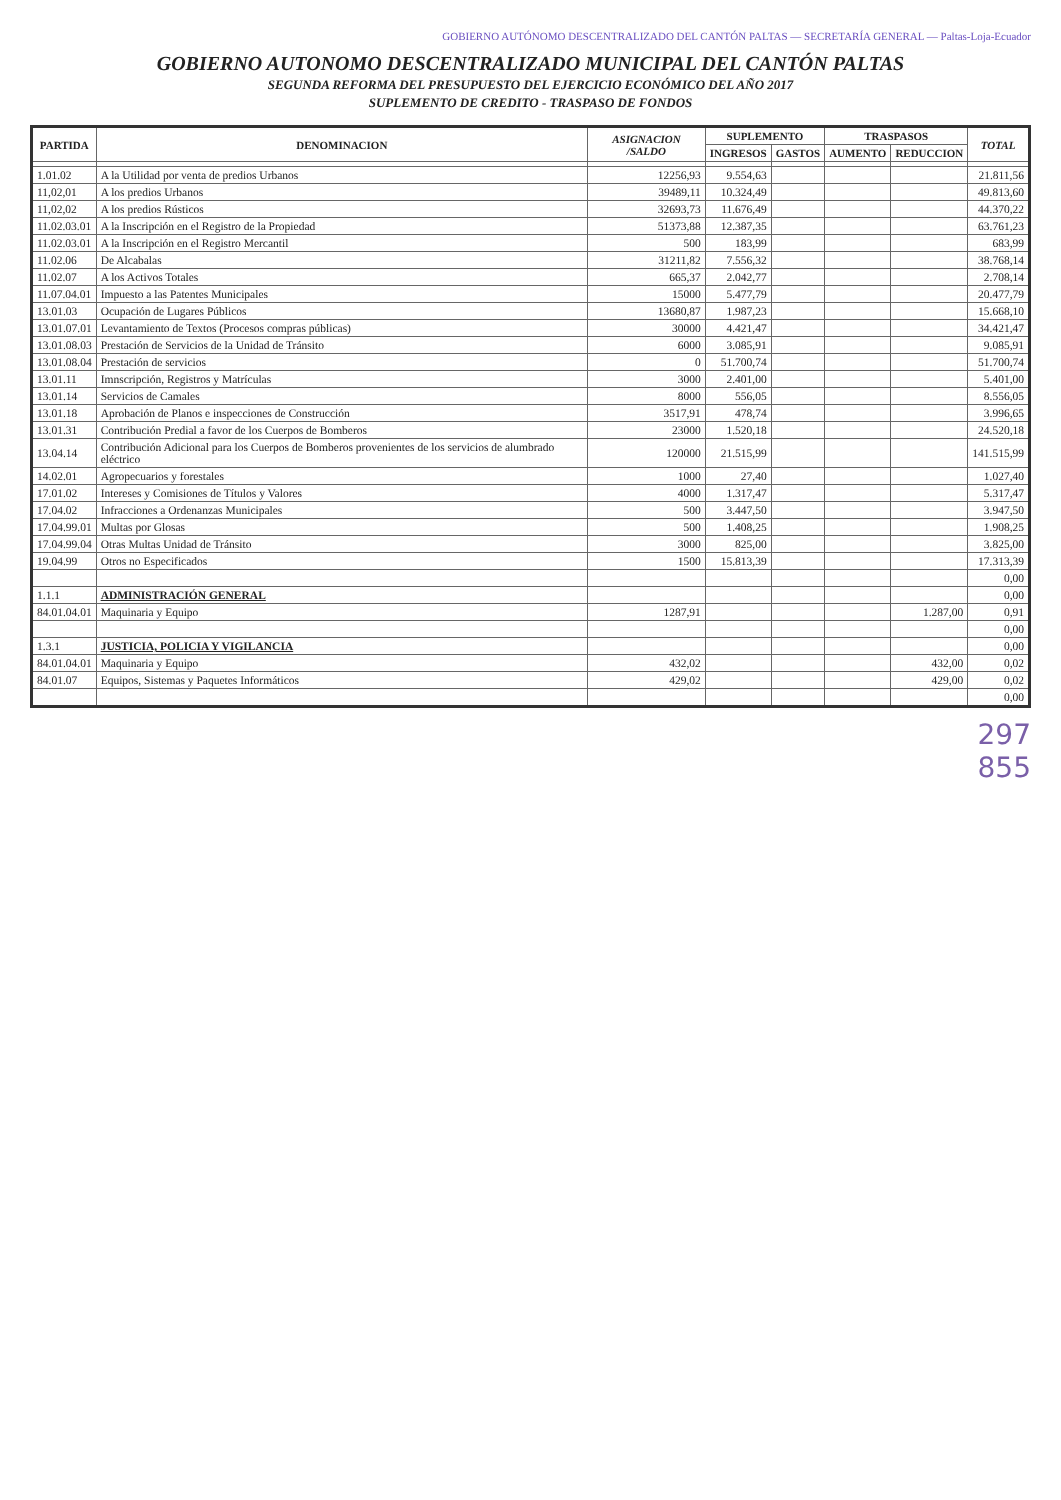GOBIERNO AUTÓNOMO DESCENTRALIZADO DEL CANTÓN PALTAS — SECRETARÍA GENERAL — Paltas-Loja-Ecuador
GOBIERNO AUTONOMO DESCENTRALIZADO MUNICIPAL DEL CANTÓN PALTAS
SEGUNDA REFORMA DEL PRESUPUESTO DEL EJERCICIO ECONÓMICO DEL AÑO 2017
SUPLEMENTO DE CREDITO - TRASPASO DE FONDOS
| PARTIDA | DENOMINACION | ASIGNACION /SALDO | SUPLEMENTO | | TRASPASOS | | TOTAL |
| --- | --- | --- | --- | --- | --- | --- | --- |
| | | | INGRESOS | GASTOS | AUMENTO | REDUCCION | |
| 1.01.02 | A la Utilidad por venta de predios Urbanos | 12256,93 | 9.554,63 | | | | 21.811,56 |
| 11,02,01 | A los predios Urbanos | 39489,11 | 10.324,49 | | | | 49.813,60 |
| 11,02,02 | A los predios Rústicos | 32693,73 | 11.676,49 | | | | 44.370,22 |
| 11.02.03.01 | A la Inscripción en el Registro de la Propiedad | 51373,88 | 12.387,35 | | | | 63.761,23 |
| 11.02.03.01 | A la Inscripción en el Registro Mercantil | 500 | 183,99 | | | | 683,99 |
| 11.02.06 | De Alcabalas | 31211,82 | 7.556,32 | | | | 38.768,14 |
| 11.02.07 | A los Activos Totales | 665,37 | 2.042,77 | | | | 2.708,14 |
| 11.07.04.01 | Impuesto a las Patentes Municipales | 15000 | 5.477,79 | | | | 20.477,79 |
| 13.01.03 | Ocupación de Lugares Públicos | 13680,87 | 1.987,23 | | | | 15.668,10 |
| 13.01.07.01 | Levantamiento de Textos (Procesos compras públicas) | 30000 | 4.421,47 | | | | 34.421,47 |
| 13.01.08.03 | Prestación de Servicios de la Unidad de Tránsito | 6000 | 3.085,91 | | | | 9.085,91 |
| 13.01.08.04 | Prestación de servicios | 0 | 51.700,74 | | | | 51.700,74 |
| 13.01.11 | Imnscripción, Registros y Matrículas | 3000 | 2.401,00 | | | | 5.401,00 |
| 13.01.14 | Servicios de Camales | 8000 | 556,05 | | | | 8.556,05 |
| 13.01.18 | Aprobación de Planos e inspecciones de Construcción | 3517,91 | 478,74 | | | | 3.996,65 |
| 13.01.31 | Contribución Predial a favor de los Cuerpos de Bomberos | 23000 | 1.520,18 | | | | 24.520,18 |
| 13.04.14 | Contribución Adicional para los Cuerpos de Bomberos provenientes de los servicios de alumbrado eléctrico | 120000 | 21.515,99 | | | | 141.515,99 |
| 14.02.01 | Agropecuarios y forestales | 1000 | 27,40 | | | | 1.027,40 |
| 17.01.02 | Intereses y Comisiones de Títulos y Valores | 4000 | 1.317,47 | | | | 5.317,47 |
| 17.04.02 | Infracciones a Ordenanzas Municipales | 500 | 3.447,50 | | | | 3.947,50 |
| 17.04.99.01 | Multas por Glosas | 500 | 1.408,25 | | | | 1.908,25 |
| 17.04.99.04 | Otras Multas Unidad de Tránsito | 3000 | 825,00 | | | | 3.825,00 |
| 19.04.99 | Otros no Especificados | 1500 | 15.813,39 | | | | 17.313,39 |
| | | | | | | | 0,00 |
| 1.1.1 | ADMINISTRACIÓN GENERAL | | | | | | 0,00 |
| 84.01.04.01 | Maquinaria y Equipo | 1287,91 | | | | 1.287,00 | 0,91 |
| | | | | | | | 0,00 |
| 1.3.1 | JUSTICIA, POLICIA Y VIGILANCIA | | | | | | 0,00 |
| 84.01.04.01 | Maquinaria y Equipo | 432,02 | | | | 432,00 | 0,02 |
| 84.01.07 | Equipos, Sistemas y Paquetes Informáticos | 429,02 | | | | 429,00 | 0,02 |
| | | | | | | | 0,00 |
297
855